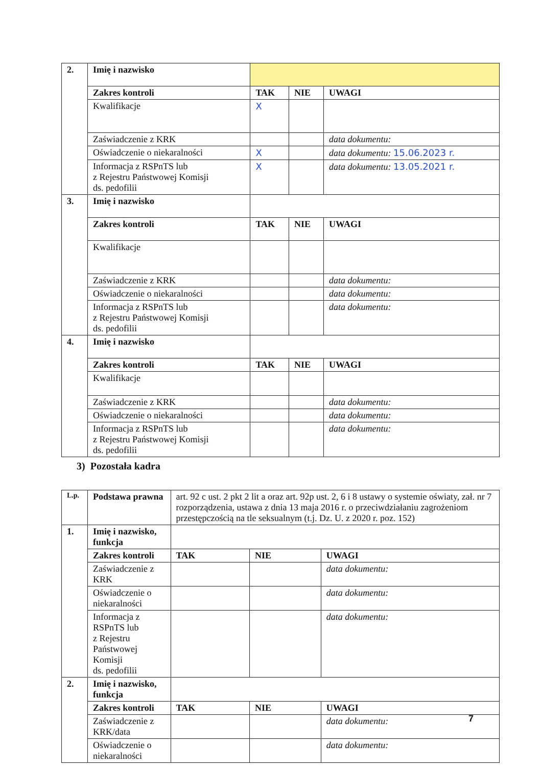| 2. | Imię i nazwisko | | | |
| | Zakres kontroli | TAK | NIE | UWAGI |
| | Kwalifikacje | X | | |
| | Zaświadczenie z KRK | | | data dokumentu: |
| | Oświadczenie o niekaralności | X | | data dokumentu: 15.06.2023 r. |
| | Informacja z RSPnTS lub z Rejestru Państwowej Komisji ds. pedofilii | X | | data dokumentu: 13.05.2021 r. |
| 3. | Imię i nazwisko | | | |
| | Zakres kontroli | TAK | NIE | UWAGI |
| | Kwalifikacje | | | |
| | Zaświadczenie z KRK | | | data dokumentu: |
| | Oświadczenie o niekaralności | | | data dokumentu: |
| | Informacja z RSPnTS lub z Rejestru Państwowej Komisji ds. pedofilii | | | data dokumentu: |
| 4. | Imię i nazwisko | | | |
| | Zakres kontroli | TAK | NIE | UWAGI |
| | Kwalifikacje | | | |
| | Zaświadczenie z KRK | | | data dokumentu: |
| | Oświadczenie o niekaralności | | | data dokumentu: |
| | Informacja z RSPnTS lub z Rejestru Państwowej Komisji ds. pedofilii | | | data dokumentu: |
3) Pozostała kadra
| L.p. | Podstawa prawna | art. 92 c ust. 2 pkt 2 lit a oraz art. 92p ust. 2, 6 i 8 ustawy o systemie oświaty, zał. nr 7 rozporządzenia, ustawa z dnia 13 maja 2016 r. o przeciwdziałaniu zagrożeniom przestępczością na tle seksualnym (t.j. Dz. U. z 2020 r. poz. 152) | | |
| 1. | Imię i nazwisko, funkcja | | | |
| | Zakres kontroli | TAK | NIE | UWAGI |
| | Zaświadczenie z KRK | | | data dokumentu: |
| | Oświadczenie o niekaralności | | | data dokumentu: |
| | Informacja z RSPnTS lub z Rejestru Państwowej Komisji ds. pedofilii | | | data dokumentu: |
| 2. | Imię i nazwisko, funkcja | | | |
| | Zakres kontroli | TAK | NIE | UWAGI |
| | Zaświadczenie z KRK/data | | | data dokumentu: |
| | Oświadczenie o niekaralności | | | data dokumentu: |
7